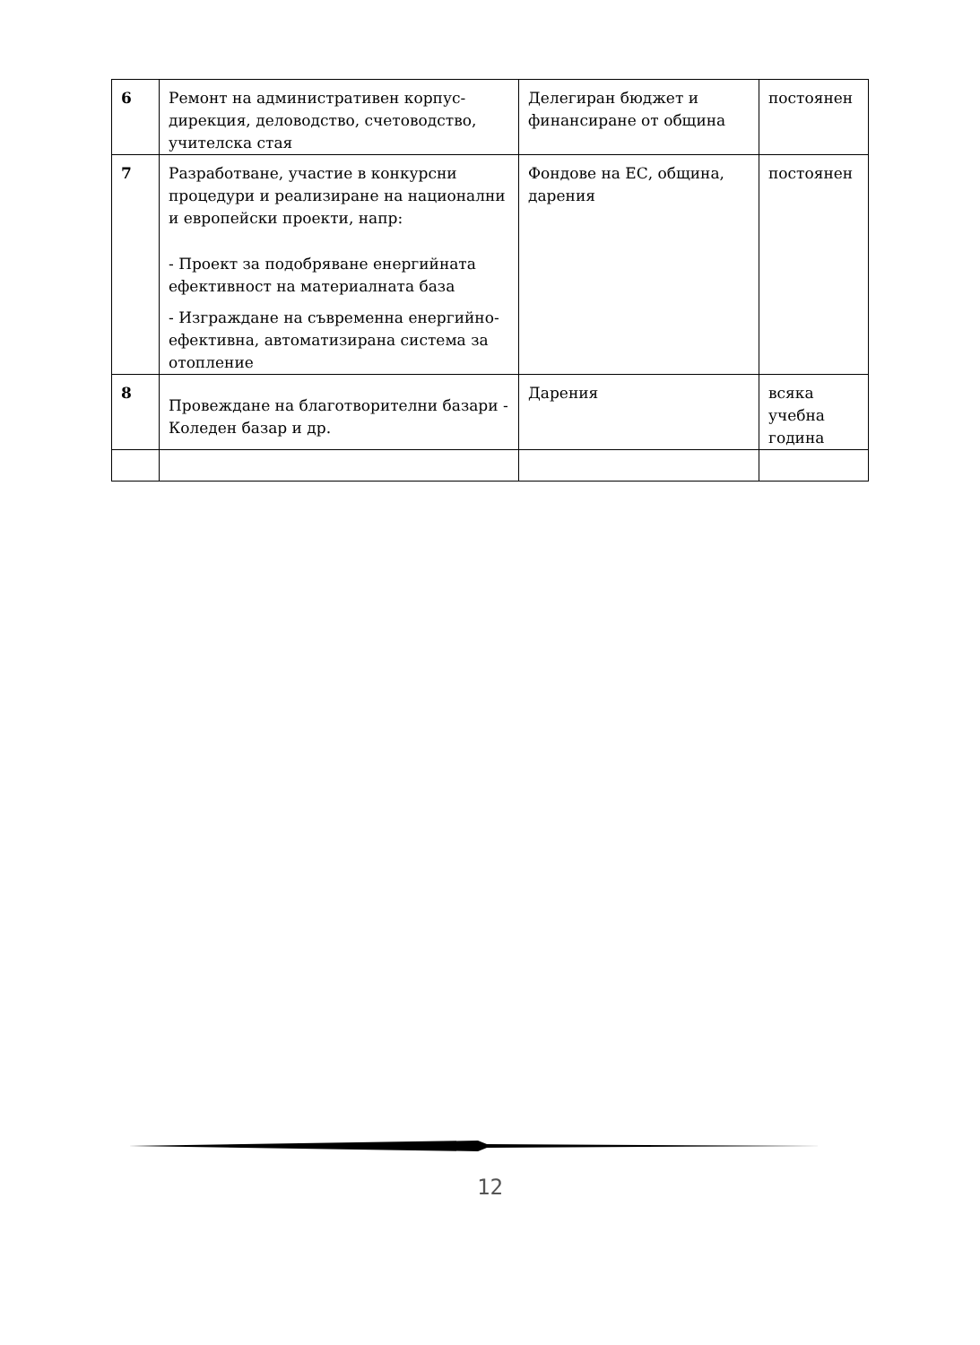| 6 | Ремонт на административен корпус-дирекция, деловодство, счетоводство, учителска стая | Делегиран бюджет и финансиране от община | постоянен |
| 7 | Разработване, участие в конкурсни процедури и реализиране на национални и европейски проекти, напр: - Проект за подобряване енергийната ефективност на материалната база - Изграждане на съвременна енергийно-ефективна, автоматизирана система за отопление | Фондове на ЕС, община, дарения | постоянен |
| 8 | Провеждане на благотворителни базари - Коледен базар и др. | Дарения | всяка учебна година |
12